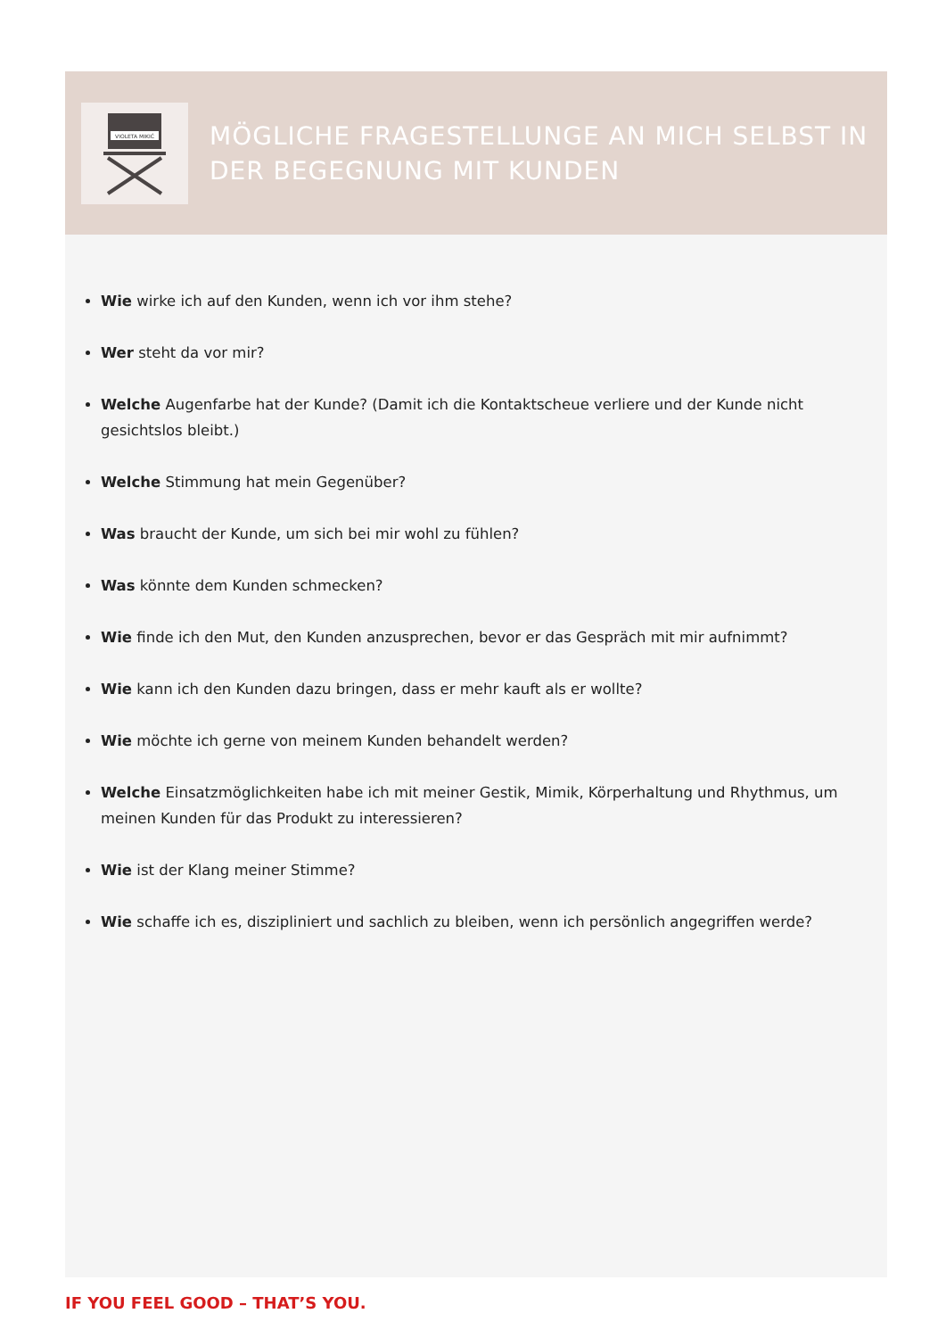VIOLETA MIKIĆ
MÖGLICHE FRAGESTELLUNGE AN MICH SELBST IN DER BEGEGNUNG MIT KUNDEN
Wie wirke ich auf den Kunden, wenn ich vor ihm stehe?
Wer steht da vor mir?
Welche Augenfarbe hat der Kunde? (Damit ich die Kontaktscheue verliere und der Kunde nicht gesichtslos bleibt.)
Welche Stimmung hat mein Gegenüber?
Was braucht der Kunde, um sich bei mir wohl zu fühlen?
Was könnte dem Kunden schmecken?
Wie finde ich den Mut, den Kunden anzusprechen, bevor er das Gespräch mit mir aufnimmt?
Wie kann ich den Kunden dazu bringen, dass er mehr kauft als er wollte?
Wie möchte ich gerne von meinem Kunden behandelt werden?
Welche Einsatzmöglichkeiten habe ich mit meiner Gestik, Mimik, Körperhaltung und Rhythmus, um meinen Kunden für das Produkt zu interessieren?
Wie ist der Klang meiner Stimme?
Wie schaffe ich es, diszipliniert und sachlich zu bleiben, wenn ich persönlich angegriffen werde?
IF YOU FEEL GOOD – THAT’S YOU.